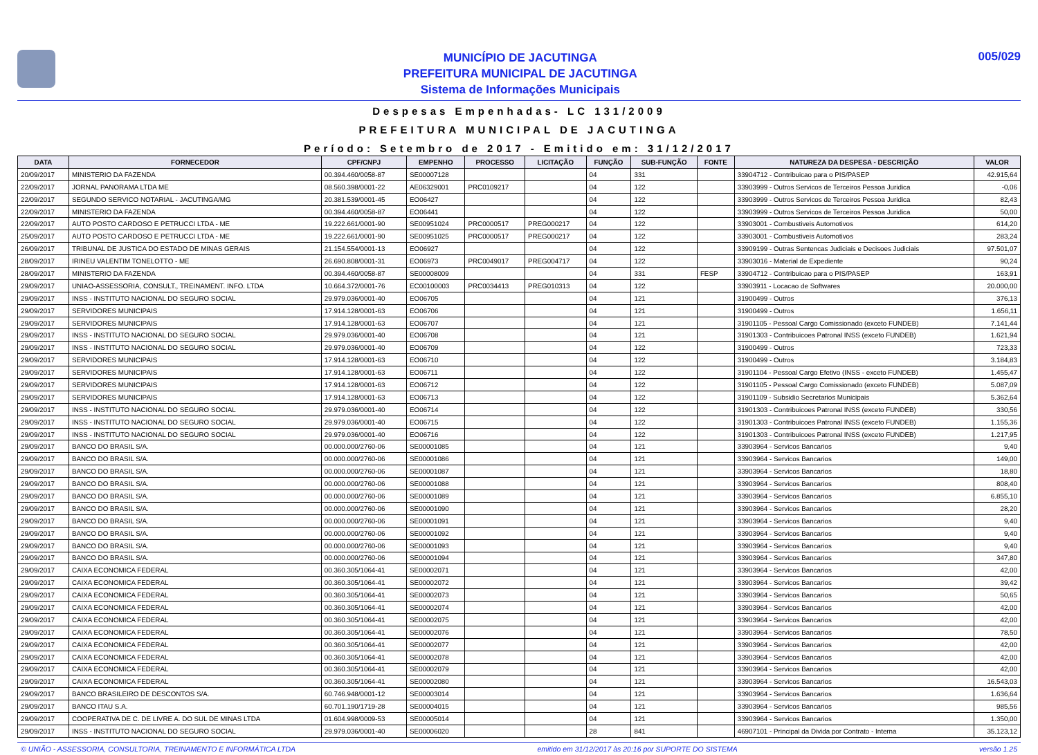MUNICÍPIO DE JACUTINGA
PREFEITURA MUNICIPAL DE JACUTINGA
Sistema de Informações Municipais
005/029
Despesas Empenhadas- LC 131/2009
PREFEITURA MUNICIPAL DE JACUTINGA
Período: Setembro de 2017 - Emitido em: 31/12/2017
| DATA | FORNECEDOR | CPF/CNPJ | EMPENHO | PROCESSO | LICITAÇÃO | FUNÇÃO | SUB-FUNÇÃO | FONTE | NATUREZA DA DESPESA - DESCRIÇÃO | VALOR |
| --- | --- | --- | --- | --- | --- | --- | --- | --- | --- | --- |
| 20/09/2017 | MINISTERIO DA FAZENDA | 00.394.460/0058-87 | SE00007128 | | | 04 | 331 | | 33904712 - Contribuicao para o PIS/PASEP | 42.915,64 |
| 22/09/2017 | JORNAL PANORAMA LTDA ME | 08.560.398/0001-22 | AE06329001 | PRC0109217 | | 04 | 122 | | 33903999 - Outros Servicos de Terceiros Pessoa Juridica | -0,06 |
| 22/09/2017 | SEGUNDO SERVICO NOTARIAL - JACUTINGA/MG | 20.381.539/0001-45 | EO06427 | | | 04 | 122 | | 33903999 - Outros Servicos de Terceiros Pessoa Juridica | 82,43 |
| 22/09/2017 | MINISTERIO DA FAZENDA | 00.394.460/0058-87 | EO06441 | | | 04 | 122 | | 33903999 - Outros Servicos de Terceiros Pessoa Juridica | 50,00 |
| 22/09/2017 | AUTO POSTO CARDOSO E PETRUCCI LTDA - ME | 19.222.661/0001-90 | SE00951024 | PRC0000517 | PREG000217 | 04 | 122 | | 33903001 - Combustiveis Automotivos | 614,20 |
| 25/09/2017 | AUTO POSTO CARDOSO E PETRUCCI LTDA - ME | 19.222.661/0001-90 | SE00951025 | PRC0000517 | PREG000217 | 04 | 122 | | 33903001 - Combustiveis Automotivos | 283,24 |
| 26/09/2017 | TRIBUNAL DE JUSTICA DO ESTADO DE MINAS GERAIS | 21.154.554/0001-13 | EO06927 | | | 04 | 122 | | 33909199 - Outras Sentencas Judiciais e Decisoes Judiciais | 97.501,07 |
| 28/09/2017 | IRINEU VALENTIM TONELOTTO - ME | 26.690.808/0001-31 | EO06973 | PRC0049017 | PREG004717 | 04 | 122 | | 33903016 - Material de Expediente | 90,24 |
| 28/09/2017 | MINISTERIO DA FAZENDA | 00.394.460/0058-87 | SE00008009 | | | 04 | 331 | FESP | 33904712 - Contribuicao para o PIS/PASEP | 163,91 |
| 29/09/2017 | UNIAO-ASSESSORIA, CONSULT., TREINAMENT. INFO. LTDA | 10.664.372/0001-76 | EC00100003 | PRC0034413 | PREG010313 | 04 | 122 | | 33903911 - Locacao de Softwares | 20.000,00 |
| 29/09/2017 | INSS - INSTITUTO NACIONAL DO SEGURO SOCIAL | 29.979.036/0001-40 | EO06705 | | | 04 | 121 | | 31900499 - Outros | 376,13 |
| 29/09/2017 | SERVIDORES MUNICIPAIS | 17.914.128/0001-63 | EO06706 | | | 04 | 121 | | 31900499 - Outros | 1.656,11 |
| 29/09/2017 | SERVIDORES MUNICIPAIS | 17.914.128/0001-63 | EO06707 | | | 04 | 121 | | 31901105 - Pessoal Cargo Comissionado (exceto FUNDEB) | 7.141,44 |
| 29/09/2017 | INSS - INSTITUTO NACIONAL DO SEGURO SOCIAL | 29.979.036/0001-40 | EO06708 | | | 04 | 121 | | 31901303 - Contribuicoes Patronal INSS (exceto FUNDEB) | 1.621,94 |
| 29/09/2017 | INSS - INSTITUTO NACIONAL DO SEGURO SOCIAL | 29.979.036/0001-40 | EO06709 | | | 04 | 122 | | 31900499 - Outros | 723,33 |
| 29/09/2017 | SERVIDORES MUNICIPAIS | 17.914.128/0001-63 | EO06710 | | | 04 | 122 | | 31900499 - Outros | 3.184,83 |
| 29/09/2017 | SERVIDORES MUNICIPAIS | 17.914.128/0001-63 | EO06711 | | | 04 | 122 | | 31901104 - Pessoal Cargo Efetivo (INSS - exceto FUNDEB) | 1.455,47 |
| 29/09/2017 | SERVIDORES MUNICIPAIS | 17.914.128/0001-63 | EO06712 | | | 04 | 122 | | 31901105 - Pessoal Cargo Comissionado (exceto FUNDEB) | 5.087,09 |
| 29/09/2017 | SERVIDORES MUNICIPAIS | 17.914.128/0001-63 | EO06713 | | | 04 | 122 | | 31901109 - Subsidio Secretarios Municipais | 5.362,64 |
| 29/09/2017 | INSS - INSTITUTO NACIONAL DO SEGURO SOCIAL | 29.979.036/0001-40 | EO06714 | | | 04 | 122 | | 31901303 - Contribuicoes Patronal INSS (exceto FUNDEB) | 330,56 |
| 29/09/2017 | INSS - INSTITUTO NACIONAL DO SEGURO SOCIAL | 29.979.036/0001-40 | EO06715 | | | 04 | 122 | | 31901303 - Contribuicoes Patronal INSS (exceto FUNDEB) | 1.155,36 |
| 29/09/2017 | INSS - INSTITUTO NACIONAL DO SEGURO SOCIAL | 29.979.036/0001-40 | EO06716 | | | 04 | 122 | | 31901303 - Contribuicoes Patronal INSS (exceto FUNDEB) | 1.217,95 |
| 29/09/2017 | BANCO DO BRASIL S/A. | 00.000.000/2760-06 | SE00001085 | | | 04 | 121 | | 33903964 - Servicos Bancarios | 9,40 |
| 29/09/2017 | BANCO DO BRASIL S/A. | 00.000.000/2760-06 | SE00001086 | | | 04 | 121 | | 33903964 - Servicos Bancarios | 149,00 |
| 29/09/2017 | BANCO DO BRASIL S/A. | 00.000.000/2760-06 | SE00001087 | | | 04 | 121 | | 33903964 - Servicos Bancarios | 18,80 |
| 29/09/2017 | BANCO DO BRASIL S/A. | 00.000.000/2760-06 | SE00001088 | | | 04 | 121 | | 33903964 - Servicos Bancarios | 808,40 |
| 29/09/2017 | BANCO DO BRASIL S/A. | 00.000.000/2760-06 | SE00001089 | | | 04 | 121 | | 33903964 - Servicos Bancarios | 6.855,10 |
| 29/09/2017 | BANCO DO BRASIL S/A. | 00.000.000/2760-06 | SE00001090 | | | 04 | 121 | | 33903964 - Servicos Bancarios | 28,20 |
| 29/09/2017 | BANCO DO BRASIL S/A. | 00.000.000/2760-06 | SE00001091 | | | 04 | 121 | | 33903964 - Servicos Bancarios | 9,40 |
| 29/09/2017 | BANCO DO BRASIL S/A. | 00.000.000/2760-06 | SE00001092 | | | 04 | 121 | | 33903964 - Servicos Bancarios | 9,40 |
| 29/09/2017 | BANCO DO BRASIL S/A. | 00.000.000/2760-06 | SE00001093 | | | 04 | 121 | | 33903964 - Servicos Bancarios | 9,40 |
| 29/09/2017 | BANCO DO BRASIL S/A. | 00.000.000/2760-06 | SE00001094 | | | 04 | 121 | | 33903964 - Servicos Bancarios | 347,80 |
| 29/09/2017 | CAIXA ECONOMICA FEDERAL | 00.360.305/1064-41 | SE00002071 | | | 04 | 121 | | 33903964 - Servicos Bancarios | 42,00 |
| 29/09/2017 | CAIXA ECONOMICA FEDERAL | 00.360.305/1064-41 | SE00002072 | | | 04 | 121 | | 33903964 - Servicos Bancarios | 39,42 |
| 29/09/2017 | CAIXA ECONOMICA FEDERAL | 00.360.305/1064-41 | SE00002073 | | | 04 | 121 | | 33903964 - Servicos Bancarios | 50,65 |
| 29/09/2017 | CAIXA ECONOMICA FEDERAL | 00.360.305/1064-41 | SE00002074 | | | 04 | 121 | | 33903964 - Servicos Bancarios | 42,00 |
| 29/09/2017 | CAIXA ECONOMICA FEDERAL | 00.360.305/1064-41 | SE00002075 | | | 04 | 121 | | 33903964 - Servicos Bancarios | 42,00 |
| 29/09/2017 | CAIXA ECONOMICA FEDERAL | 00.360.305/1064-41 | SE00002076 | | | 04 | 121 | | 33903964 - Servicos Bancarios | 78,50 |
| 29/09/2017 | CAIXA ECONOMICA FEDERAL | 00.360.305/1064-41 | SE00002077 | | | 04 | 121 | | 33903964 - Servicos Bancarios | 42,00 |
| 29/09/2017 | CAIXA ECONOMICA FEDERAL | 00.360.305/1064-41 | SE00002078 | | | 04 | 121 | | 33903964 - Servicos Bancarios | 42,00 |
| 29/09/2017 | CAIXA ECONOMICA FEDERAL | 00.360.305/1064-41 | SE00002079 | | | 04 | 121 | | 33903964 - Servicos Bancarios | 42,00 |
| 29/09/2017 | CAIXA ECONOMICA FEDERAL | 00.360.305/1064-41 | SE00002080 | | | 04 | 121 | | 33903964 - Servicos Bancarios | 16.543,03 |
| 29/09/2017 | BANCO BRASILEIRO DE DESCONTOS S/A. | 60.746.948/0001-12 | SE00003014 | | | 04 | 121 | | 33903964 - Servicos Bancarios | 1.636,64 |
| 29/09/2017 | BANCO ITAU S.A. | 60.701.190/1719-28 | SE00004015 | | | 04 | 121 | | 33903964 - Servicos Bancarios | 985,56 |
| 29/09/2017 | COOPERATIVA DE C. DE LIVRE A. DO SUL DE MINAS LTDA | 01.604.998/0009-53 | SE00005014 | | | 04 | 121 | | 33903964 - Servicos Bancarios | 1.350,00 |
| 29/09/2017 | INSS - INSTITUTO NACIONAL DO SEGURO SOCIAL | 29.979.036/0001-40 | SE00006020 | | | 28 | 841 | | 46907101 - Principal da Divida por Contrato - Interna | 35.123,12 |
© UNIÃO - ASSESSORIA, CONSULTORIA, TREINAMENTO E INFORMÁTICA LTDA emitido em 31/12/2017 às 20:16 por SUPORTE DO SISTEMA versão 1.25